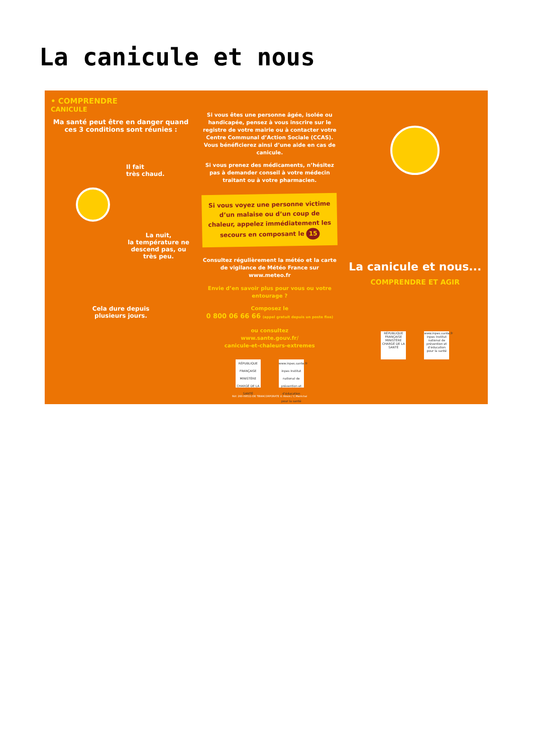La canicule et nous
• COMPRENDRE
CANICULE
Ma santé peut être en danger quand ces 3 conditions sont réunies :
Il fait
très chaud.
La nuit,
la température ne descend pas, ou très peu.
Cela dure depuis
plusieurs jours.
Si vous êtes une personne âgée, isolée ou handicapée, pensez à vous inscrire sur le registre de votre mairie ou à contacter votre Centre Communal d’Action Sociale (CCAS). Vous bénéficierez ainsi d’une aide en cas de canicule.
Si vous prenez des médicaments, n’hésitez pas à demander conseil à votre médecin traitant ou à votre pharmacien.
Si vous voyez une personne victime d’un malaise ou d’un coup de chaleur, appelez immédiatement les secours en composant le 15
Consultez régulièrement la météo et la carte de vigilance de Météo France sur www.meteo.fr
Envie d’en savoir plus pour vous ou votre entourage ?
Composez le
0 800 06 66 66 (appel gratuit depuis un poste fixe)
ou consultez
www.sante.gouv.fr/
canicule-et-chaleurs-extremes
RÉPUBLIQUE FRANÇAISE MINISTÈRE CHARGÉ DE LA SANTÉ www.inpes.sante.fr inpes Institut national de prévention et d’éducation pour la santé
Réf. 260-09511-DE TBWACORPORATE © Alexis / C.Maréchal
La canicule et nous...
COMPRENDRE ET AGIR
RÉPUBLIQUE FRANÇAISE MINISTÈRE CHARGÉ DE LA SANTÉ www.inpes.sante.fr inpes Institut national de prévention et d’éducation pour la santé